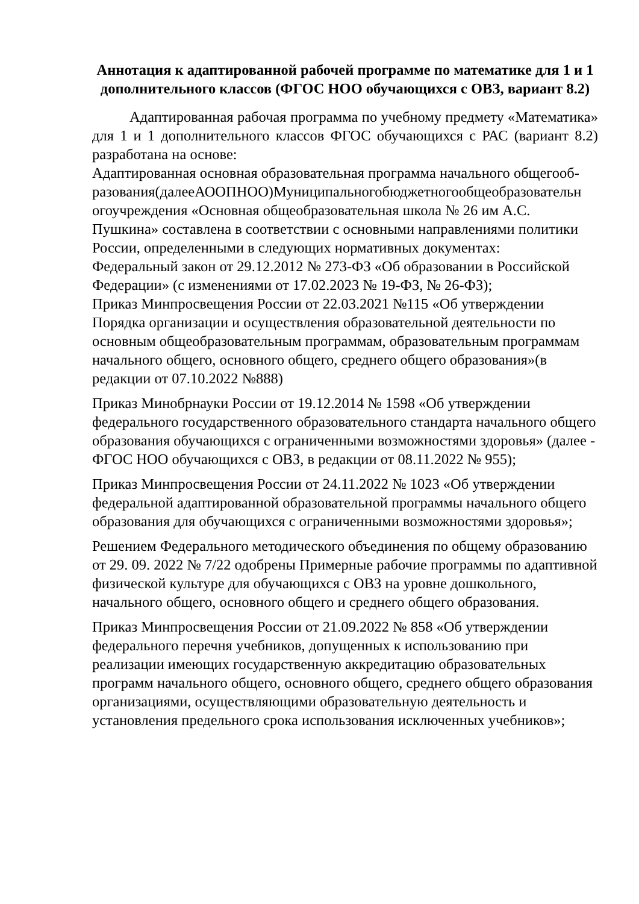Аннотация к адаптированной рабочей программе по математике для 1 и 1 дополнительного классов (ФГОС НОО обучающихся с ОВЗ, вариант 8.2)
Адаптированная рабочая программа по учебному предмету «Математика» для 1 и 1 дополнительного классов ФГОС обучающихся с РАС (вариант 8.2) разработана на основе:
Адаптированная основная образовательная программа начального общегооб-разования(далееАООПНОО)Муниципальногобюджетногообщеобразовательн огоучреждения «Основная общеобразовательная школа № 26 им А.С. Пушкина» составлена в соответствии с основными направлениями политики России, определенными в следующих нормативных документах:
Федеральный закон от 29.12.2012 № 273-ФЗ «Об образовании в Российской Федерации» (с изменениями от 17.02.2023 № 19-ФЗ, № 26-ФЗ);
Приказ Минпросвещения России от 22.03.2021 №115 «Об утверждении Порядка организации и осуществления образовательной деятельности по основным общеобразовательным программам, образовательным программам начального общего, основного общего, среднего общего образования»(в редакции от 07.10.2022 №888)
Приказ Минобрнауки России от 19.12.2014 № 1598 «Об утверждении федерального государственного образовательного стандарта начального общего образования обучающихся с ограниченными возможностями здоровья» (далее - ФГОС НОО обучающихся с ОВЗ, в редакции от 08.11.2022 № 955);
Приказ Минпросвещения России от 24.11.2022 № 1023 «Об утверждении федеральной адаптированной образовательной программы начального общего образования для обучающихся с ограниченными возможностями здоровья»;
Решением Федерального методического объединения по общему образованию от 29. 09. 2022 № 7/22 одобрены Примерные рабочие программы по адаптивной физической культуре для обучающихся с ОВЗ на уровне дошкольного, начального общего, основного общего и среднего общего образования.
Приказ Минпросвещения России от 21.09.2022 № 858 «Об утверждении федерального перечня учебников, допущенных к использованию при реализации имеющих государственную аккредитацию образовательных программ начального общего, основного общего, среднего общего образования организациями, осуществляющими образовательную деятельность и установления предельного срока использования исключенных учебников»;